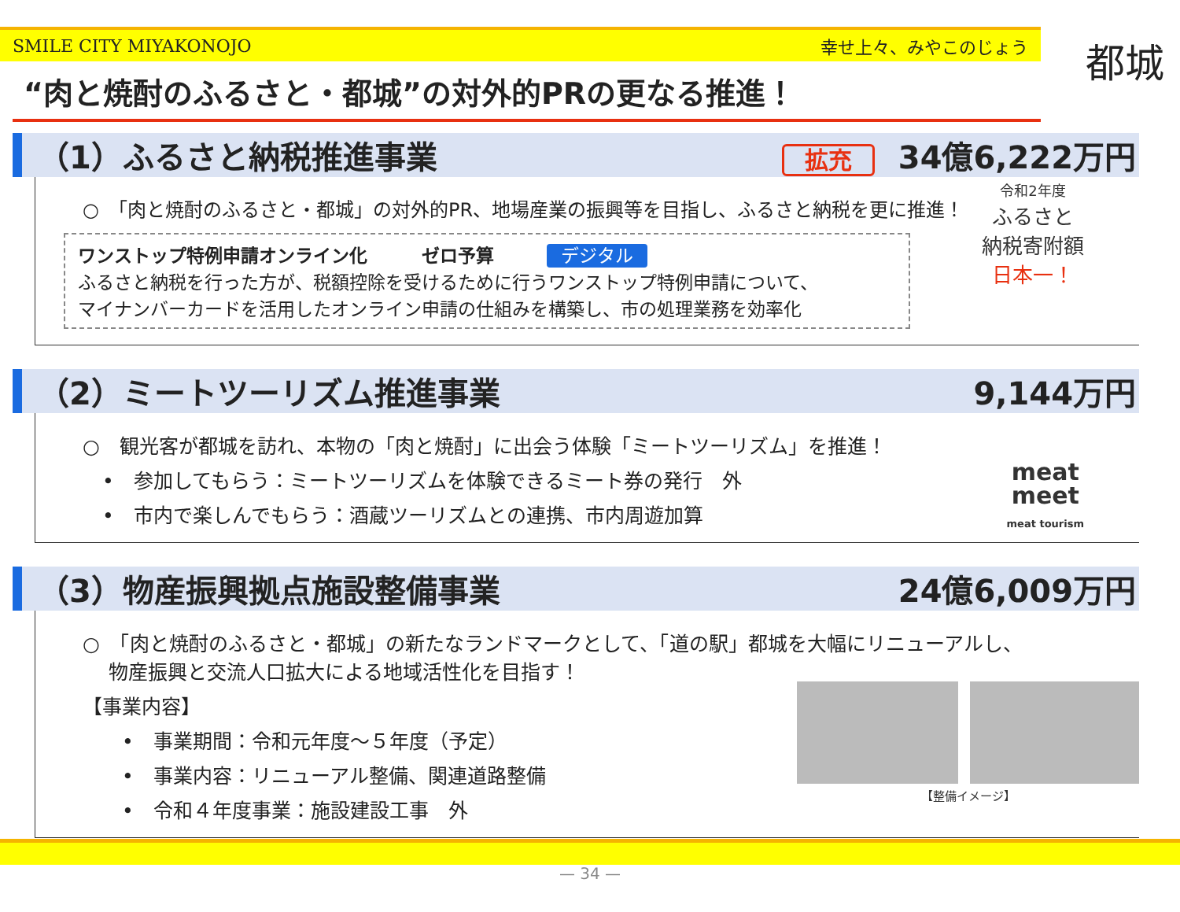SMILE CITY MIYAKONOJO 幸せ上々、みやこのじょう
都城
“肉と焼酎のふるさと・都城”の対外的PRの更なる推進！
（1）ふるさと納税推進事業 拡充 34億6,222万円
○　「肉と焼酎のふるさと・都城」の対外的PR、地場産業の振興等を目指し、ふるさと納税を更に推進！
ワンストップ特例申請オンライン化　　　ゼロ予算 デジタル
ふるさと納税を行った方が、税額控除を受けるために行うワンストップ特例申請について、
マイナンバーカードを活用したオンライン申請の仕組みを構築し、市の処理業務を効率化
令和2年度
ふるさと
納税寄附額
日本一！
（2）ミートツーリズム推進事業 9,144万円
○　観光客が都城を訪れ、本物の「肉と焼酎」に出会う体験「ミートツーリズム」を推進！
　•　参加してもらう：ミートツーリズムを体験できるミート券の発行　外
　•　市内で楽しんでもらう：酒蔵ツーリズムとの連携、市内周遊加算
meat
meet
meat tourism
（3）物産振興拠点施設整備事業 24億6,009万円
○　「肉と焼酎のふるさと・都城」の新たなランドマークとして、「道の駅」都城を大幅にリニューアルし、
　 物産振興と交流人口拡大による地域活性化を目指す！
【事業内容】
　　•　事業期間：令和元年度～５年度（予定）
　　•　事業内容：リニューアル整備、関連道路整備
　　•　令和４年度事業：施設建設工事　外
　
【整備イメージ】
— 34 —